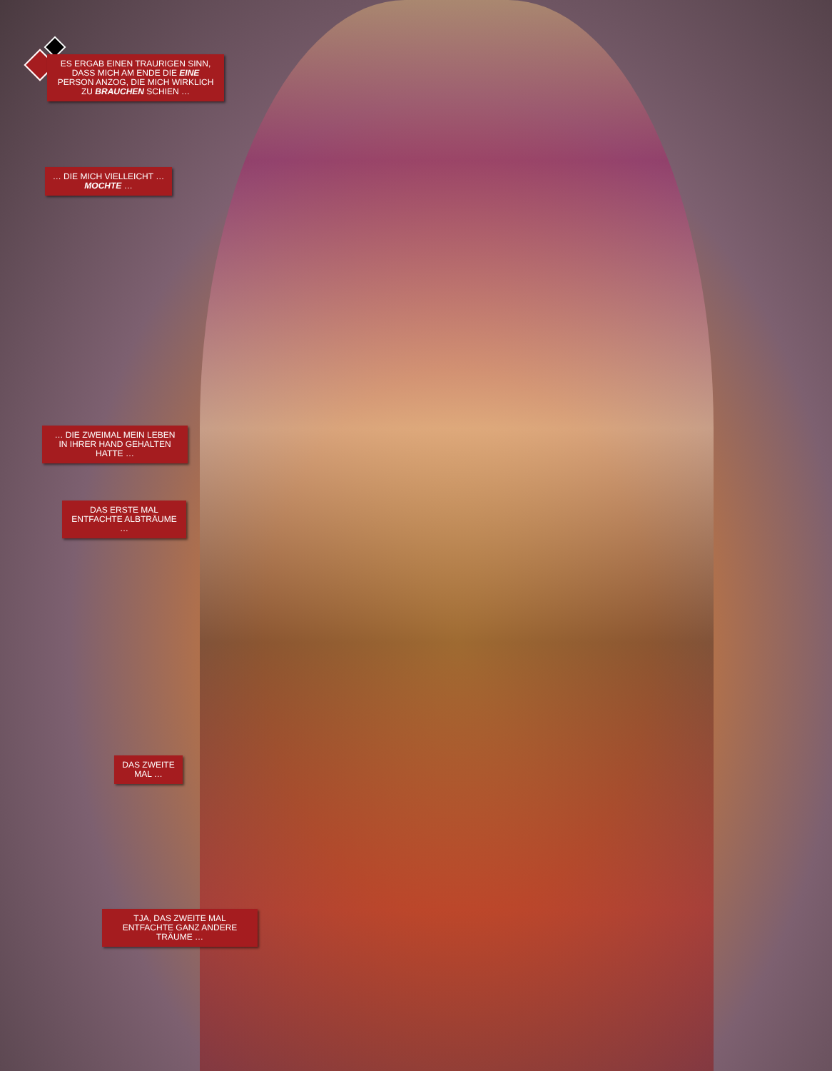ES ERGAB EINEN TRAURIGEN SINN, DASS MICH AM ENDE DIE EINE PERSON ANZOG, DIE MICH WIRKLICH ZU BRAUCHEN SCHIEN …
… DIE MICH VIELLEICHT … MOCHTE …
… DIE ZWEIMAL MEIN LEBEN IN IHRER HAND GEHALTEN HATTE …
DAS ERSTE MAL ENTFACHTE ALBTRÄUME …
DAS ZWEITE MAL …
TJA, DAS ZWEITE MAL ENTFACHTE GANZ ANDERE TRÄUME …